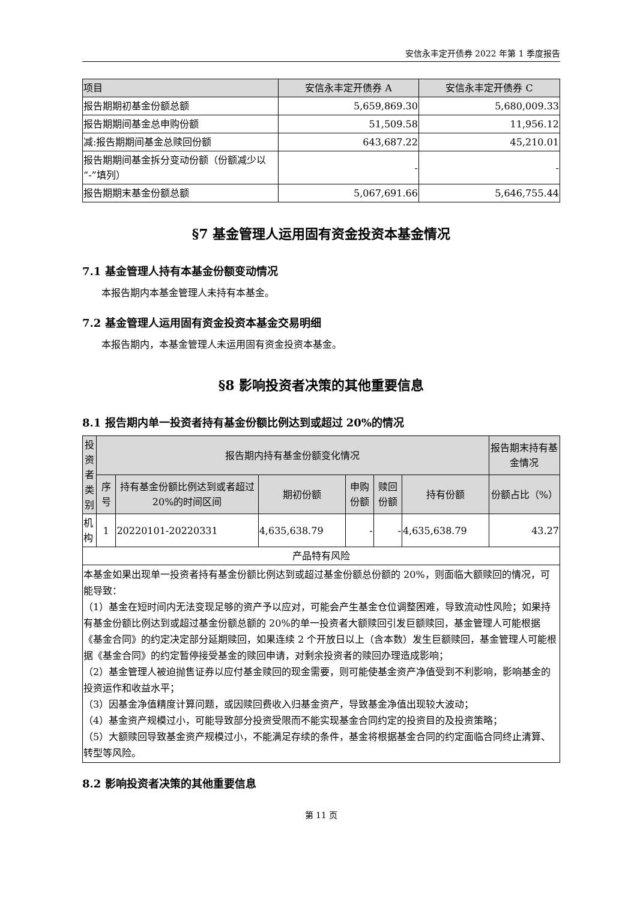安信永丰定开债券 2022 年第 1 季度报告
| 项目 | 安信永丰定开债券 A | 安信永丰定开债券 C |
| --- | --- | --- |
| 报告期期初基金份额总额 | 5,659,869.30 | 5,680,009.33 |
| 报告期期间基金总申购份额 | 51,509.58 | 11,956.12 |
| 减:报告期期间基金总赎回份额 | 643,687.22 | 45,210.01 |
| 报告期期间基金拆分变动份额（份额减少以“-”填列） | - | - |
| 报告期期末基金份额总额 | 5,067,691.66 | 5,646,755.44 |
§7 基金管理人运用固有资金投资本基金情况
7.1 基金管理人持有本基金份额变动情况
本报告期内本基金管理人未持有本基金。
7.2 基金管理人运用固有资金投资本基金交易明细
本报告期内，本基金管理人未运用固有资金投资本基金。
§8 影响投资者决策的其他重要信息
8.1 报告期内单一投资者持有基金份额比例达到或超过 20%的情况
| 投资者类别 | 报告期内持有基金份额变化情况 | | | | | | 报告期末持有基金情况 |
| --- | --- | --- | --- | --- | --- | --- | --- |
| | 序号 | 持有基金份额比例达到或者超过 20%的时间区间 | 期初份额 | 申购份额 | 赎回份额 | 持有份额 | 份额占比（%） |
| 机构 | 1 | 20220101-20220331 | 4,635,638.79 | - | - | 4,635,638.79 | 43.27 |
| 产品特有风险 | | | | | | | |
| 本基金如果出现单一投资者持有基金份额比例达到或超过基金份额总份额的 20%，则面临大额赎回的情况，可能导致： （1）基金在短时间内无法变现足够的资产予以应对，可能会产生基金仓位调整困难，导致流动性风险；如果持有基金份额比例达到或超过基金份额总额的 20%的单一投资者大额赎回引发巨额赎回，基金管理人可能根据《基金合同》的约定决定部分延期赎回，如果连续 2 个开放日以上（含本数）发生巨额赎回，基金管理人可能根据《基金合同》的约定暂停接受基金的赎回申请，对剩余投资者的赎回办理造成影响； （2）基金管理人被迫抛售证券以应付基金赎回的现金需要，则可能使基金资产净值受到不利影响，影响基金的投资运作和收益水平； （3）因基金净值精度计算问题，或因赎回费收入归基金资产，导致基金净值出现较大波动； （4）基金资产规模过小，可能导致部分投资受限而不能实现基金合同约定的投资目的及投资策略； （5）大额赎回导致基金资产规模过小，不能满足存续的条件，基金将根据基金合同的约定面临合同终止清算、转型等风险。 | | | | | | | |
8.2 影响投资者决策的其他重要信息
第 11 页